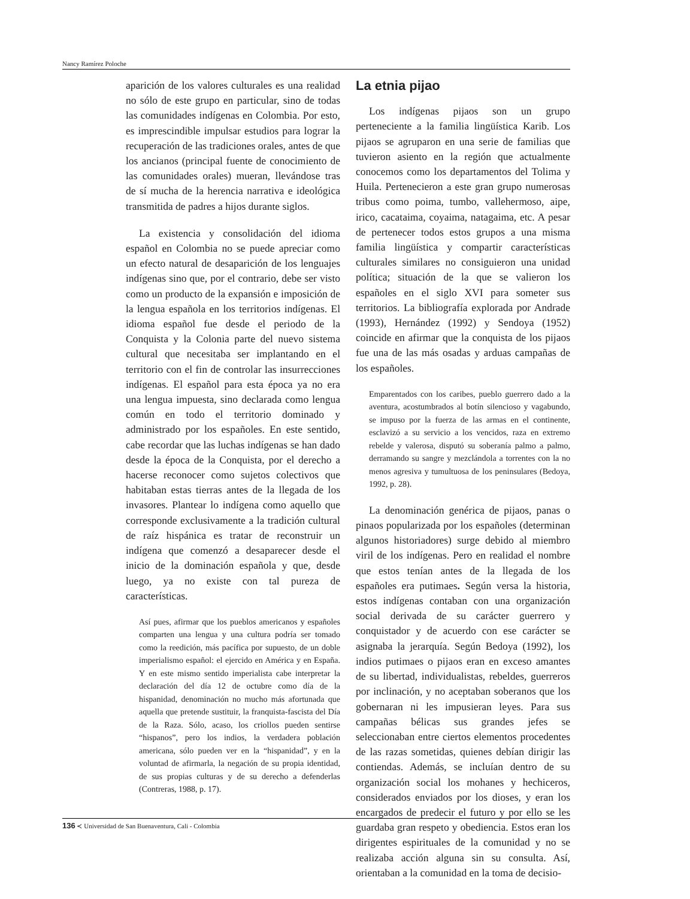Nancy Ramírez Poloche
aparición de los valores culturales es una realidad no sólo de este grupo en particular, sino de todas las comunidades indígenas en Colombia. Por esto, es imprescindible impulsar estudios para lograr la recuperación de las tradiciones orales, antes de que los ancianos (principal fuente de conocimiento de las comunidades orales) mueran, llevándose tras de sí mucha de la herencia narrativa e ideológica transmitida de padres a hijos durante siglos.
La existencia y consolidación del idioma español en Colombia no se puede apreciar como un efecto natural de desaparición de los lenguajes indígenas sino que, por el contrario, debe ser visto como un producto de la expansión e imposición de la lengua española en los territorios indígenas. El idioma español fue desde el periodo de la Conquista y la Colonia parte del nuevo sistema cultural que necesitaba ser implantando en el territorio con el fin de controlar las insurrecciones indígenas. El español para esta época ya no era una lengua impuesta, sino declarada como lengua común en todo el territorio dominado y administrado por los españoles. En este sentido, cabe recordar que las luchas indígenas se han dado desde la época de la Conquista, por el derecho a hacerse reconocer como sujetos colectivos que habitaban estas tierras antes de la llegada de los invasores. Plantear lo indígena como aquello que corresponde exclusivamente a la tradición cultural de raíz hispánica es tratar de reconstruir un indígena que comenzó a desaparecer desde el inicio de la dominación española y que, desde luego, ya no existe con tal pureza de características.
Así pues, afirmar que los pueblos americanos y españoles comparten una lengua y una cultura podría ser tomado como la reedición, más pacífica por supuesto, de un doble imperialismo español: el ejercido en América y en España. Y en este mismo sentido imperialista cabe interpretar la declaración del día 12 de octubre como día de la hispanidad, denominación no mucho más afortunada que aquella que pretende sustituir, la franquista-fascista del Día de la Raza. Sólo, acaso, los criollos pueden sentirse “hispanos”, pero los indios, la verdadera población americana, sólo pueden ver en la “hispanidad”, y en la voluntad de afirmarla, la negación de su propia identidad, de sus propias culturas y de su derecho a defenderlas (Contreras, 1988, p. 17).
La etnia pijao
Los indígenas pijaos son un grupo perteneciente a la familia lingüística Karib. Los pijaos se agruparon en una serie de familias que tuvieron asiento en la región que actualmente conocemos como los departamentos del Tolima y Huila. Pertenecieron a este gran grupo numerosas tribus como poima, tumbo, vallehermoso, aipe, irico, cacataima, coyaima, natagaima, etc. A pesar de pertenecer todos estos grupos a una misma familia lingüística y compartir características culturales similares no consiguieron una unidad política; situación de la que se valieron los españoles en el siglo XVI para someter sus territorios. La bibliografía explorada por Andrade (1993), Hernández (1992) y Sendoya (1952) coincide en afirmar que la conquista de los pijaos fue una de las más osadas y arduas campañas de los españoles.
Emparentados con los caribes, pueblo guerrero dado a la aventura, acostumbrados al botín silencioso y vagabundo, se impuso por la fuerza de las armas en el continente, esclavizó a su servicio a los vencidos, raza en extremo rebelde y valerosa, disputó su soberanía palmo a palmo, derramando su sangre y mezclándola a torrentes con la no menos agresiva y tumultuosa de los peninsulares (Bedoya, 1992, p. 28).
La denominación genérica de pijaos, panas o pinaos popularizada por los españoles (determinan algunos historiadores) surge debido al miembro viril de los indígenas. Pero en realidad el nombre que estos tenían antes de la llegada de los españoles era putimaes. Según versa la historia, estos indígenas contaban con una organización social derivada de su carácter guerrero y conquistador y de acuerdo con ese carácter se asignaba la jerarquía. Según Bedoya (1992), los indios putimaes o pijaos eran en exceso amantes de su libertad, individualistas, rebeldes, guerreros por inclinación, y no aceptaban soberanos que los gobernaran ni les impusieran leyes. Para sus campañas bélicas sus grandes jefes se seleccionaban entre ciertos elementos procedentes de las razas sometidas, quienes debían dirigir las contiendas. Además, se incluían dentro de su organización social los mohanes y hechiceros, considerados enviados por los dioses, y eran los encargados de predecir el futuro y por ello se les guardaba gran respeto y obediencia. Estos eran los dirigentes espirituales de la comunidad y no se realizaba acción alguna sin su consulta. Así, orientaban a la comunidad en la toma de decisio-
136 ≺ Universidad de San Buenaventura, Cali - Colombia